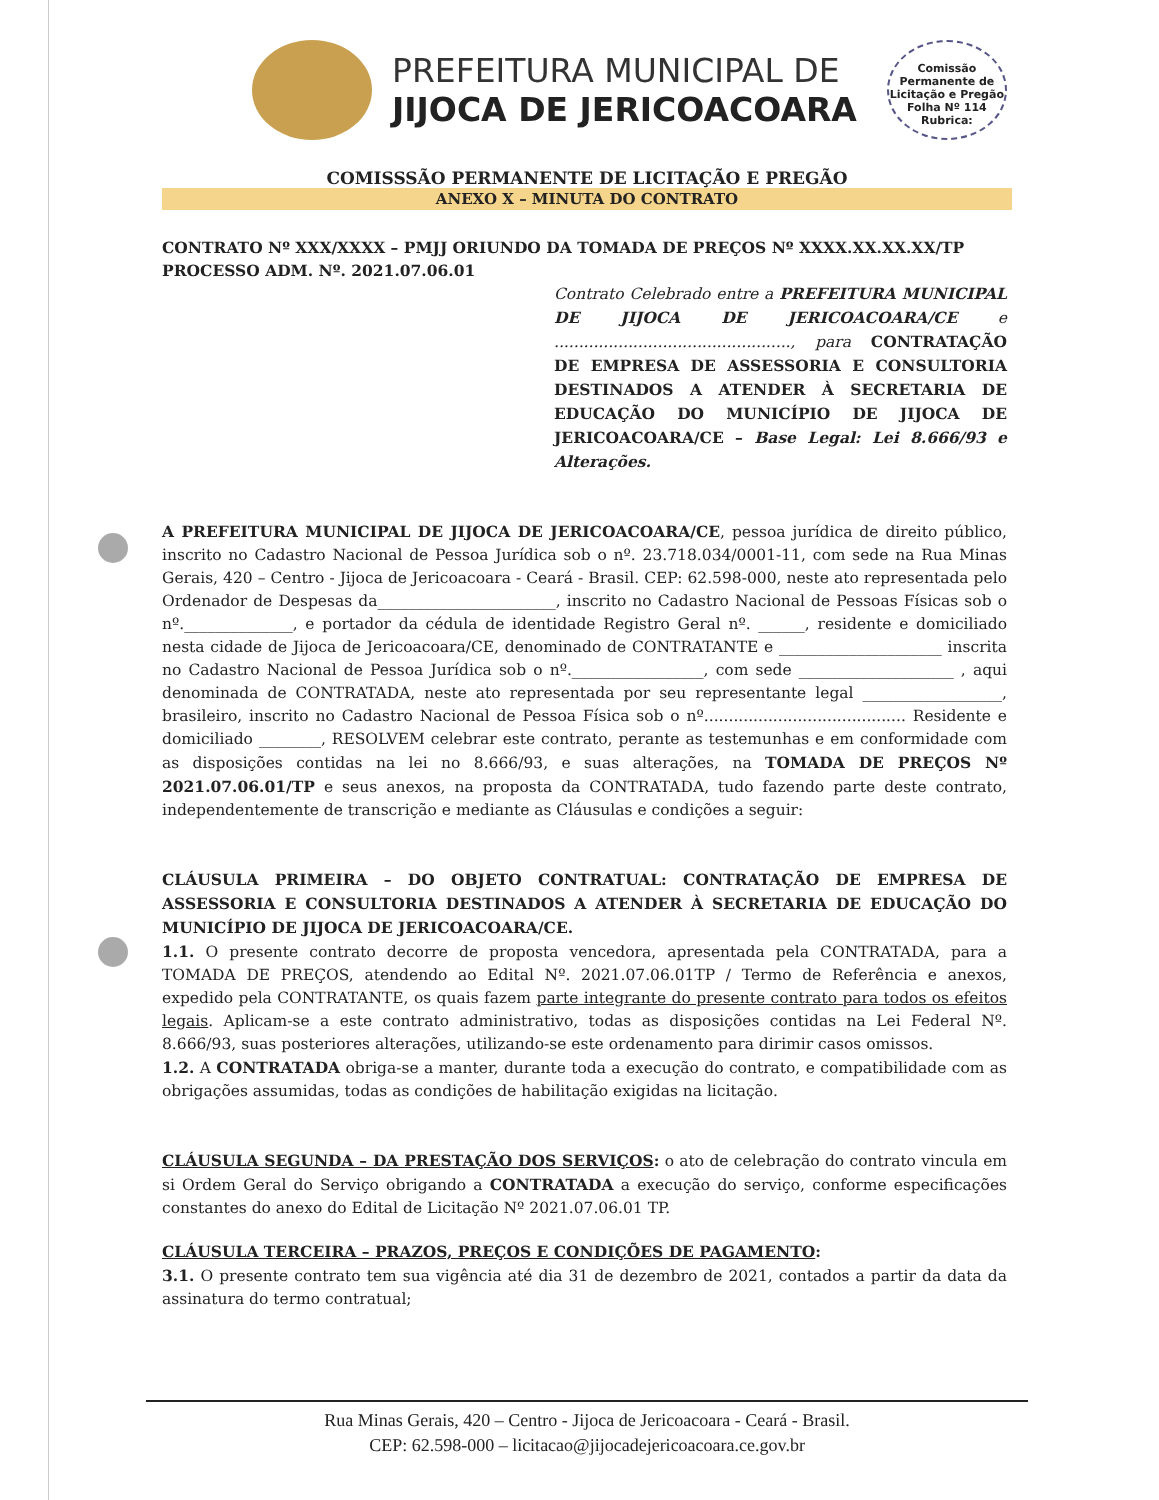PREFEITURA MUNICIPAL DE
JIJOCA DE JERICOACOARA
Comissão Permanente de Licitação e Pregão
Folha Nº 114
Rubrica:
COMISSSÃO PERMANENTE DE LICITAÇÃO E PREGÃO
ANEXO X – MINUTA DO CONTRATO
CONTRATO Nº XXX/XXXX – PMJJ ORIUNDO DA TOMADA DE PREÇOS Nº XXXX.XX.XX.XX/TP
PROCESSO ADM. Nº. 2021.07.06.01
Contrato Celebrado entre a PREFEITURA MUNICIPAL DE JIJOCA DE JERICOACOARA/CE e ................................................, para CONTRATAÇÃO DE EMPRESA DE ASSESSORIA E CONSULTORIA DESTINADOS A ATENDER À SECRETARIA DE EDUCAÇÃO DO MUNICÍPIO DE JIJOCA DE JERICOACOARA/CE – Base Legal: Lei 8.666/93 e Alterações.
A PREFEITURA MUNICIPAL DE JIJOCA DE JERICOACOARA/CE, pessoa jurídica de direito público, inscrito no Cadastro Nacional de Pessoa Jurídica sob o nº. 23.718.034/0001-11, com sede na Rua Minas Gerais, 420 – Centro - Jijoca de Jericoacoara - Ceará - Brasil. CEP: 62.598-000, neste ato representada pelo Ordenador de Despesas da_______________________, inscrito no Cadastro Nacional de Pessoas Físicas sob o nº.______________, e portador da cédula de identidade Registro Geral nº. ______, residente e domiciliado nesta cidade de Jijoca de Jericoacoara/CE, denominado de CONTRATANTE e _____________________ inscrita no Cadastro Nacional de Pessoa Jurídica sob o nº._________________, com sede ____________________ , aqui denominada de CONTRATADA, neste ato representada por seu representante legal __________________, brasileiro, inscrito no Cadastro Nacional de Pessoa Física sob o nº......................................... Residente e domiciliado ________, RESOLVEM celebrar este contrato, perante as testemunhas e em conformidade com as disposições contidas na lei no 8.666/93, e suas alterações, na TOMADA DE PREÇOS Nº 2021.07.06.01/TP e seus anexos, na proposta da CONTRATADA, tudo fazendo parte deste contrato, independentemente de transcrição e mediante as Cláusulas e condições a seguir:
CLÁUSULA PRIMEIRA – DO OBJETO CONTRATUAL: CONTRATAÇÃO DE EMPRESA DE ASSESSORIA E CONSULTORIA DESTINADOS A ATENDER À SECRETARIA DE EDUCAÇÃO DO MUNICÍPIO DE JIJOCA DE JERICOACOARA/CE.
1.1. O presente contrato decorre de proposta vencedora, apresentada pela CONTRATADA, para a TOMADA DE PREÇOS, atendendo ao Edital Nº. 2021.07.06.01TP / Termo de Referência e anexos, expedido pela CONTRATANTE, os quais fazem parte integrante do presente contrato para todos os efeitos legais. Aplicam-se a este contrato administrativo, todas as disposições contidas na Lei Federal Nº. 8.666/93, suas posteriores alterações, utilizando-se este ordenamento para dirimir casos omissos.
1.2. A CONTRATADA obriga-se a manter, durante toda a execução do contrato, e compatibilidade com as obrigações assumidas, todas as condições de habilitação exigidas na licitação.
CLÁUSULA SEGUNDA – DA PRESTAÇÃO DOS SERVIÇOS: o ato de celebração do contrato vincula em si Ordem Geral do Serviço obrigando a CONTRATADA a execução do serviço, conforme especificações constantes do anexo do Edital de Licitação Nº 2021.07.06.01 TP.
CLÁUSULA TERCEIRA – PRAZOS, PREÇOS E CONDIÇÕES DE PAGAMENTO:
3.1. O presente contrato tem sua vigência até dia 31 de dezembro de 2021, contados a partir da data da assinatura do termo contratual;
Rua Minas Gerais, 420 – Centro - Jijoca de Jericoacoara - Ceará - Brasil.
CEP: 62.598-000 – licitacao@jijocadejericoacoara.ce.gov.br